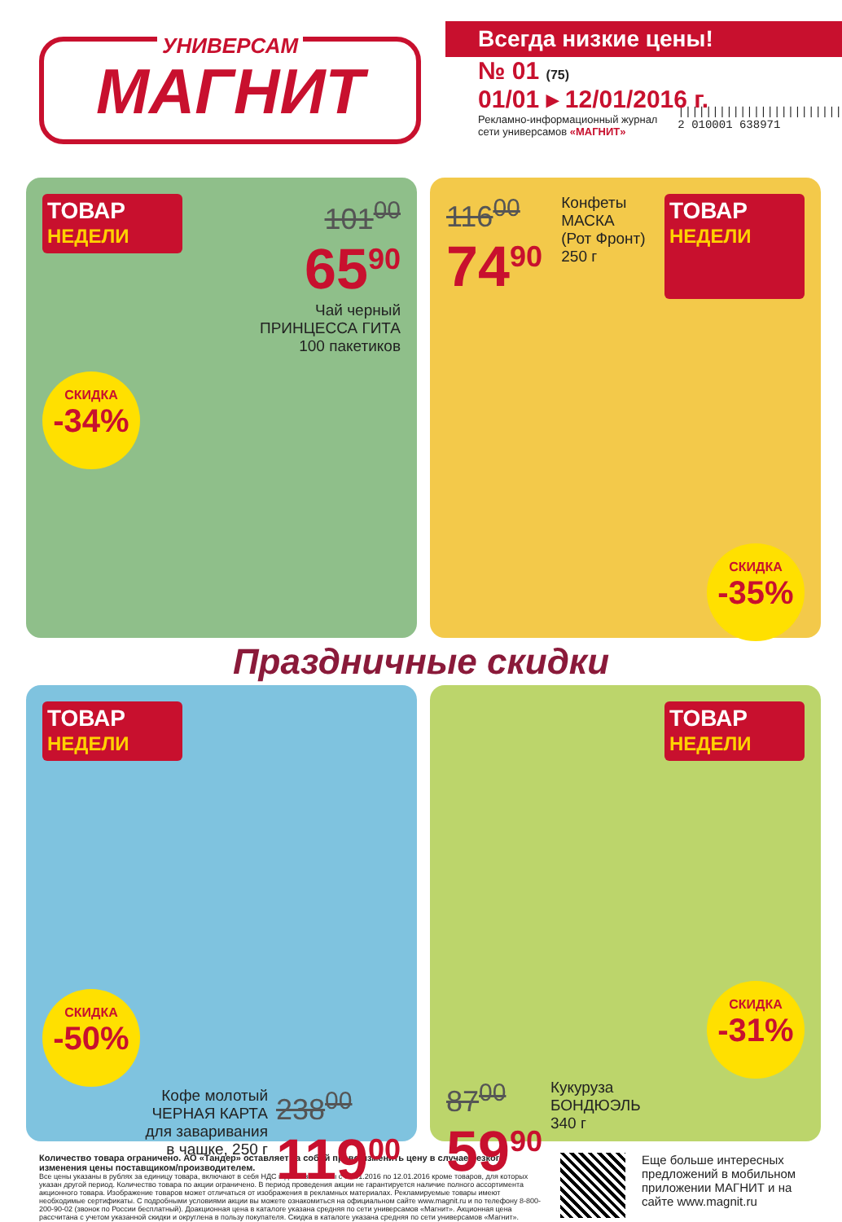УНИВЕРСАМ
МАГНИТ
Всегда низкие цены!
№ 01 (75)
01/01 ▸ 12/01/2016 г.
Рекламно-информационный журнал
сети универсамов «МАГНИТ»
||||||||||||||||||||||||
2 010001 638971
ТОВАР НЕДЕЛИ
101<sup>00</sup>
65<sup>90</sup>
Чай черный
ПРИНЦЕССА ГИТА
100 пакетиков
СКИДКА
-34%
116<sup>00</sup>
74<sup>90</sup>
Конфеты
МАСКА
(Рот Фронт)
250 г
ТОВАР НЕДЕЛИ
СКИДКА
-35%
Праздничные скидки
ТОВАР НЕДЕЛИ
СКИДКА
-50%
Кофе молотый
ЧЕРНАЯ КАРТА
для заваривания
в чашке, 250 г
238<sup>00</sup>
119<sup>00</sup>
ТОВАР НЕДЕЛИ
СКИДКА
-31%
87<sup>00</sup>
59<sup>90</sup>
Кукуруза
БОНДЮЭЛЬ
340 г
Количество товара ограничено. АО «Тандер» оставляет за собой право изменить цену в случае резкого изменения цены поставщиком/производителем.
Все цены указаны в рублях за единицу товара, включают в себя НДС и действительны с 01.01.2016 по 12.01.2016 кроме товаров, для которых указан другой период. Количество товара по акции ограничено. В период проведения акции не гарантируется наличие полного ассортимента акционного товара. Изображение товаров может отличаться от изображения в рекламных материалах. Рекламируемые товары имеют необходимые сертификаты. С подробными условиями акции вы можете ознакомиться на официальном сайте www.magnit.ru и по телефону 8-800-200-90-02 (звонок по России бесплатный). Доакционная цена в каталоге указана средняя по сети универсамов «Магнит». Акционная цена рассчитана с учетом указанной скидки и округлена в пользу покупателя. Скидка в каталоге указана средняя по сети универсамов «Магнит».
Еще больше интересных предложений в мобильном приложении МАГНИТ и на сайте www.magnit.ru